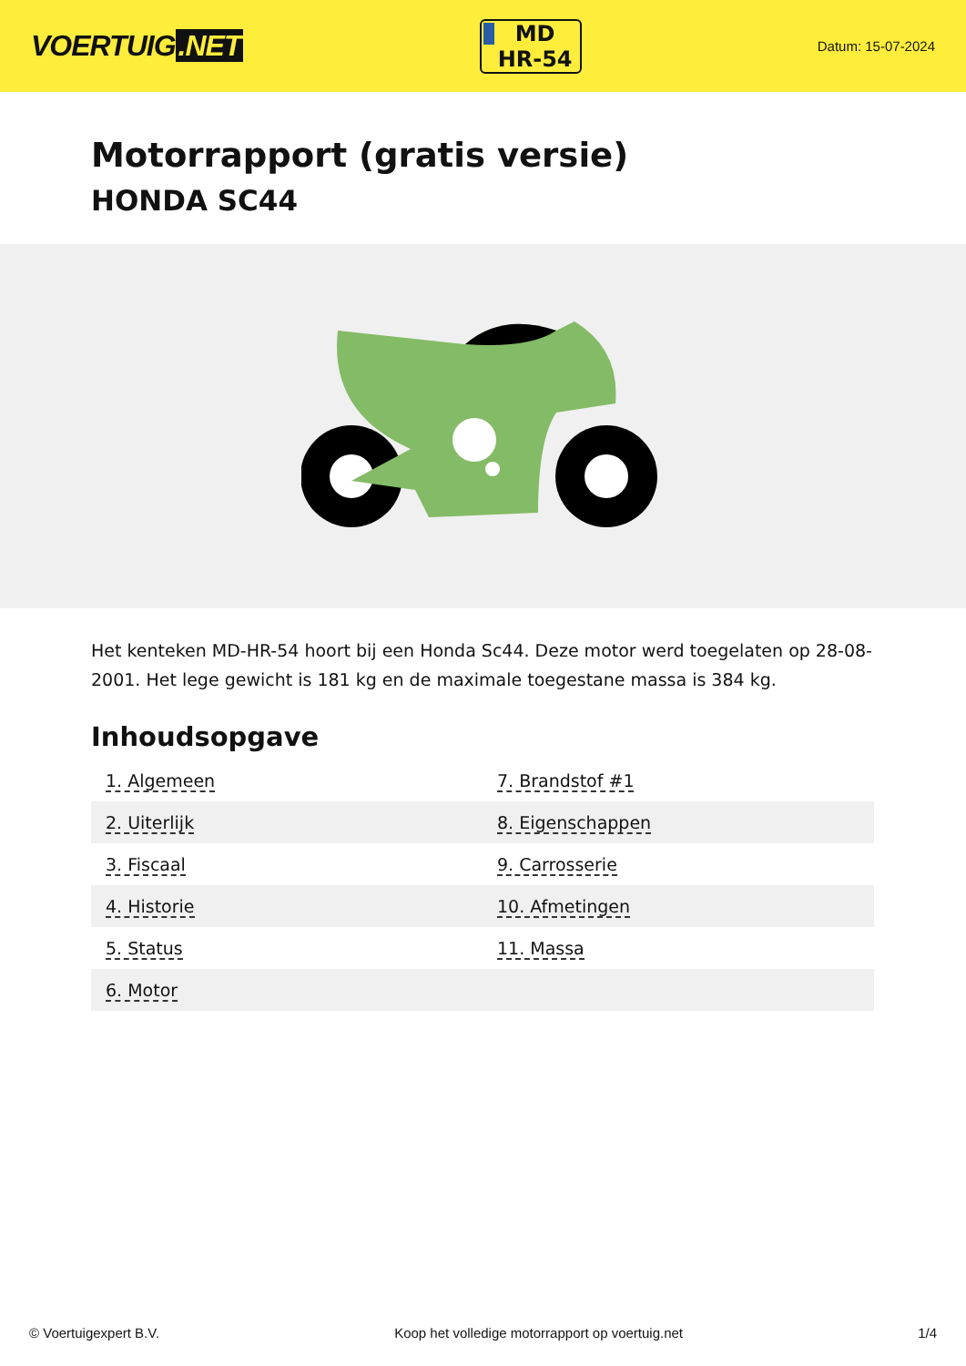VOERTUIG.NET
MD
HR-54
Datum: 15-07-2024
Motorrapport (gratis versie)
HONDA SC44
Het kenteken MD-HR-54 hoort bij een Honda Sc44. Deze motor werd toegelaten op 28-08-2001. Het lege gewicht is 181 kg en de maximale toegestane massa is 384 kg.
Inhoudsopgave
| 1. Algemeen | 7. Brandstof #1 |
| 2. Uiterlijk | 8. Eigenschappen |
| 3. Fiscaal | 9. Carrosserie |
| 4. Historie | 10. Afmetingen |
| 5. Status | 11. Massa |
| 6. Motor | |
© Voertuigexpert B.V. Koop het volledige motorrapport op voertuig.net 1/4